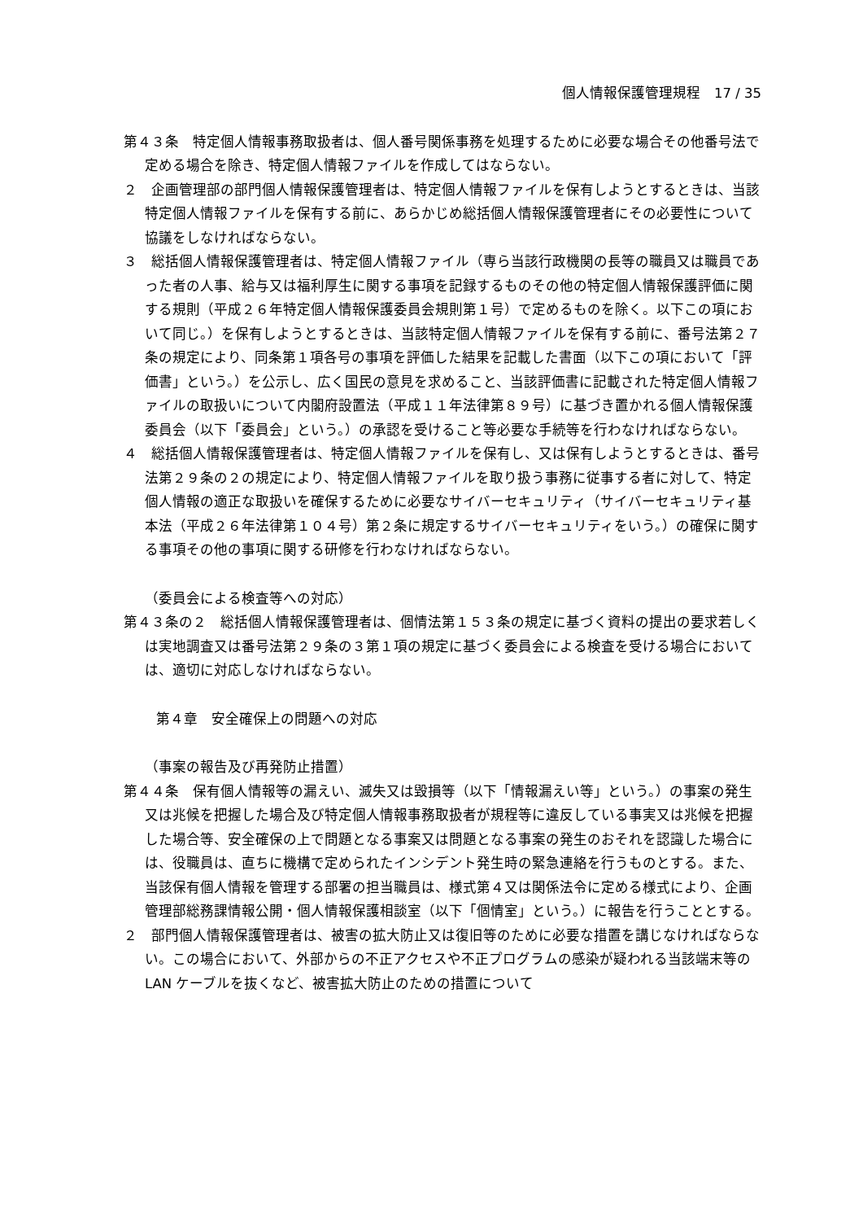個人情報保護管理規程　17 / 35
第４３条　特定個人情報事務取扱者は、個人番号関係事務を処理するために必要な場合その他番号法で定める場合を除き、特定個人情報ファイルを作成してはならない。
２　企画管理部の部門個人情報保護管理者は、特定個人情報ファイルを保有しようとするときは、当該特定個人情報ファイルを保有する前に、あらかじめ総括個人情報保護管理者にその必要性について協議をしなければならない。
３　総括個人情報保護管理者は、特定個人情報ファイル（専ら当該行政機関の長等の職員又は職員であった者の人事、給与又は福利厚生に関する事項を記録するものその他の特定個人情報保護評価に関する規則（平成２６年特定個人情報保護委員会規則第１号）で定めるものを除く。以下この項において同じ。）を保有しようとするときは、当該特定個人情報ファイルを保有する前に、番号法第２７条の規定により、同条第１項各号の事項を評価した結果を記載した書面（以下この項において「評価書」という。）を公示し、広く国民の意見を求めること、当該評価書に記載された特定個人情報ファイルの取扱いについて内閣府設置法（平成１１年法律第８９号）に基づき置かれる個人情報保護委員会（以下「委員会」という。）の承認を受けること等必要な手続等を行わなければならない。
４　総括個人情報保護管理者は、特定個人情報ファイルを保有し、又は保有しようとするときは、番号法第２９条の２の規定により、特定個人情報ファイルを取り扱う事務に従事する者に対して、特定個人情報の適正な取扱いを確保するために必要なサイバーセキュリティ（サイバーセキュリティ基本法（平成２６年法律第１０４号）第２条に規定するサイバーセキュリティをいう。）の確保に関する事項その他の事項に関する研修を行わなければならない。
（委員会による検査等への対応）
第４３条の２　総括個人情報保護管理者は、個情法第１５３条の規定に基づく資料の提出の要求若しくは実地調査又は番号法第２９条の３第１項の規定に基づく委員会による検査を受ける場合においては、適切に対応しなければならない。
第４章　安全確保上の問題への対応
（事案の報告及び再発防止措置）
第４４条　保有個人情報等の漏えい、滅失又は毀損等（以下「情報漏えい等」という。）の事案の発生又は兆候を把握した場合及び特定個人情報事務取扱者が規程等に違反している事実又は兆候を把握した場合等、安全確保の上で問題となる事案又は問題となる事案の発生のおそれを認識した場合には、役職員は、直ちに機構で定められたインシデント発生時の緊急連絡を行うものとする。また、当該保有個人情報を管理する部署の担当職員は、様式第４又は関係法令に定める様式により、企画管理部総務課情報公開・個人情報保護相談室（以下「個情室」という。）に報告を行うこととする。
２　部門個人情報保護管理者は、被害の拡大防止又は復旧等のために必要な措置を講じなければならない。この場合において、外部からの不正アクセスや不正プログラムの感染が疑われる当該端末等の LAN ケーブルを抜くなど、被害拡大防止のための措置について